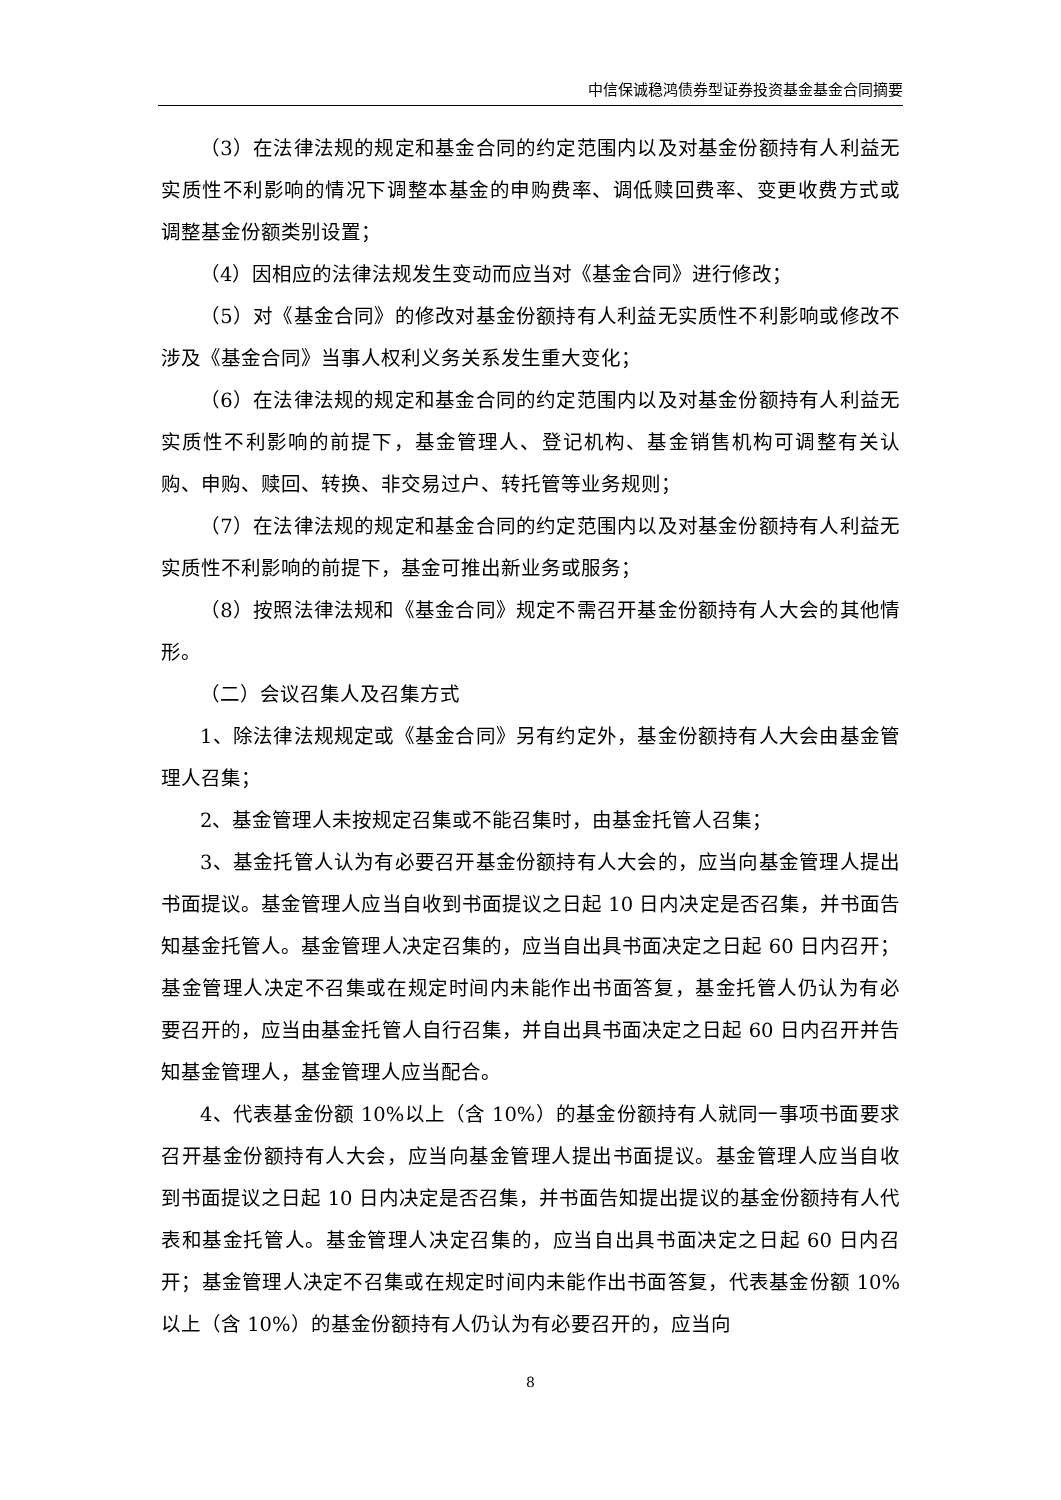中信保诚稳鸿债券型证券投资基金基金合同摘要
（3）在法律法规的规定和基金合同的约定范围内以及对基金份额持有人利益无实质性不利影响的情况下调整本基金的申购费率、调低赎回费率、变更收费方式或调整基金份额类别设置；
（4）因相应的法律法规发生变动而应当对《基金合同》进行修改；
（5）对《基金合同》的修改对基金份额持有人利益无实质性不利影响或修改不涉及《基金合同》当事人权利义务关系发生重大变化；
（6）在法律法规的规定和基金合同的约定范围内以及对基金份额持有人利益无实质性不利影响的前提下，基金管理人、登记机构、基金销售机构可调整有关认购、申购、赎回、转换、非交易过户、转托管等业务规则；
（7）在法律法规的规定和基金合同的约定范围内以及对基金份额持有人利益无实质性不利影响的前提下，基金可推出新业务或服务；
（8）按照法律法规和《基金合同》规定不需召开基金份额持有人大会的其他情形。
（二）会议召集人及召集方式
1、除法律法规规定或《基金合同》另有约定外，基金份额持有人大会由基金管理人召集；
2、基金管理人未按规定召集或不能召集时，由基金托管人召集；
3、基金托管人认为有必要召开基金份额持有人大会的，应当向基金管理人提出书面提议。基金管理人应当自收到书面提议之日起 10 日内决定是否召集，并书面告知基金托管人。基金管理人决定召集的，应当自出具书面决定之日起 60 日内召开；基金管理人决定不召集或在规定时间内未能作出书面答复，基金托管人仍认为有必要召开的，应当由基金托管人自行召集，并自出具书面决定之日起 60 日内召开并告知基金管理人，基金管理人应当配合。
4、代表基金份额 10%以上（含 10%）的基金份额持有人就同一事项书面要求召开基金份额持有人大会，应当向基金管理人提出书面提议。基金管理人应当自收到书面提议之日起 10 日内决定是否召集，并书面告知提出提议的基金份额持有人代表和基金托管人。基金管理人决定召集的，应当自出具书面决定之日起 60 日内召开；基金管理人决定不召集或在规定时间内未能作出书面答复，代表基金份额 10%以上（含 10%）的基金份额持有人仍认为有必要召开的，应当向
8